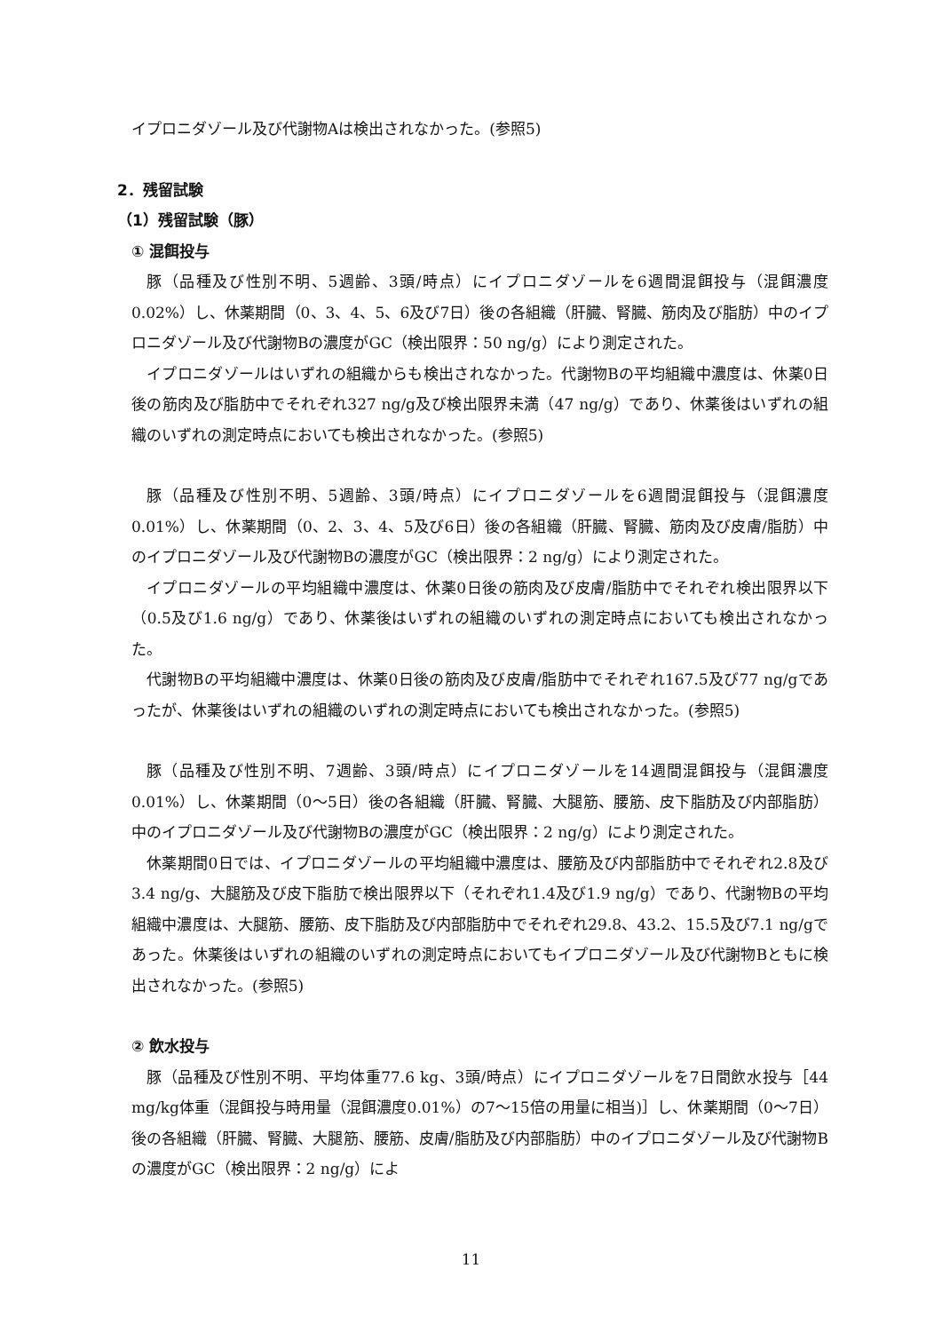イプロニダゾール及び代謝物Aは検出されなかった。(参照5)
2．残留試験
（1）残留試験（豚）
① 混餌投与
豚（品種及び性別不明、5週齢、3頭/時点）にイプロニダゾールを6週間混餌投与（混餌濃度0.02%）し、休薬期間（0、3、4、5、6及び7日）後の各組織（肝臓、腎臓、筋肉及び脂肪）中のイプロニダゾール及び代謝物Bの濃度がGC（検出限界：50 ng/g）により測定された。
イプロニダゾールはいずれの組織からも検出されなかった。代謝物Bの平均組織中濃度は、休薬0日後の筋肉及び脂肪中でそれぞれ327 ng/g及び検出限界未満（47 ng/g）であり、休薬後はいずれの組織のいずれの測定時点においても検出されなかった。(参照5)
豚（品種及び性別不明、5週齢、3頭/時点）にイプロニダゾールを6週間混餌投与（混餌濃度0.01%）し、休薬期間（0、2、3、4、5及び6日）後の各組織（肝臓、腎臓、筋肉及び皮膚/脂肪）中のイプロニダゾール及び代謝物Bの濃度がGC（検出限界：2 ng/g）により測定された。
イプロニダゾールの平均組織中濃度は、休薬0日後の筋肉及び皮膚/脂肪中でそれぞれ検出限界以下（0.5及び1.6 ng/g）であり、休薬後はいずれの組織のいずれの測定時点においても検出されなかった。
代謝物Bの平均組織中濃度は、休薬0日後の筋肉及び皮膚/脂肪中でそれぞれ167.5及び77 ng/gであったが、休薬後はいずれの組織のいずれの測定時点においても検出されなかった。(参照5)
豚（品種及び性別不明、7週齢、3頭/時点）にイプロニダゾールを14週間混餌投与（混餌濃度0.01%）し、休薬期間（0～5日）後の各組織（肝臓、腎臓、大腿筋、腰筋、皮下脂肪及び内部脂肪）中のイプロニダゾール及び代謝物Bの濃度がGC（検出限界：2 ng/g）により測定された。
休薬期間0日では、イプロニダゾールの平均組織中濃度は、腰筋及び内部脂肪中でそれぞれ2.8及び3.4 ng/g、大腿筋及び皮下脂肪で検出限界以下（それぞれ1.4及び1.9 ng/g）であり、代謝物Bの平均組織中濃度は、大腿筋、腰筋、皮下脂肪及び内部脂肪中でそれぞれ29.8、43.2、15.5及び7.1 ng/gであった。休薬後はいずれの組織のいずれの測定時点においてもイプロニダゾール及び代謝物Bともに検出されなかった。(参照5)
② 飲水投与
豚（品種及び性別不明、平均体重77.6 kg、3頭/時点）にイプロニダゾールを7日間飲水投与［44 mg/kg体重（混餌投与時用量（混餌濃度0.01%）の7～15倍の用量に相当)］し、休薬期間（0～7日）後の各組織（肝臓、腎臓、大腿筋、腰筋、皮膚/脂肪及び内部脂肪）中のイプロニダゾール及び代謝物Bの濃度がGC（検出限界：2 ng/g）によ
11